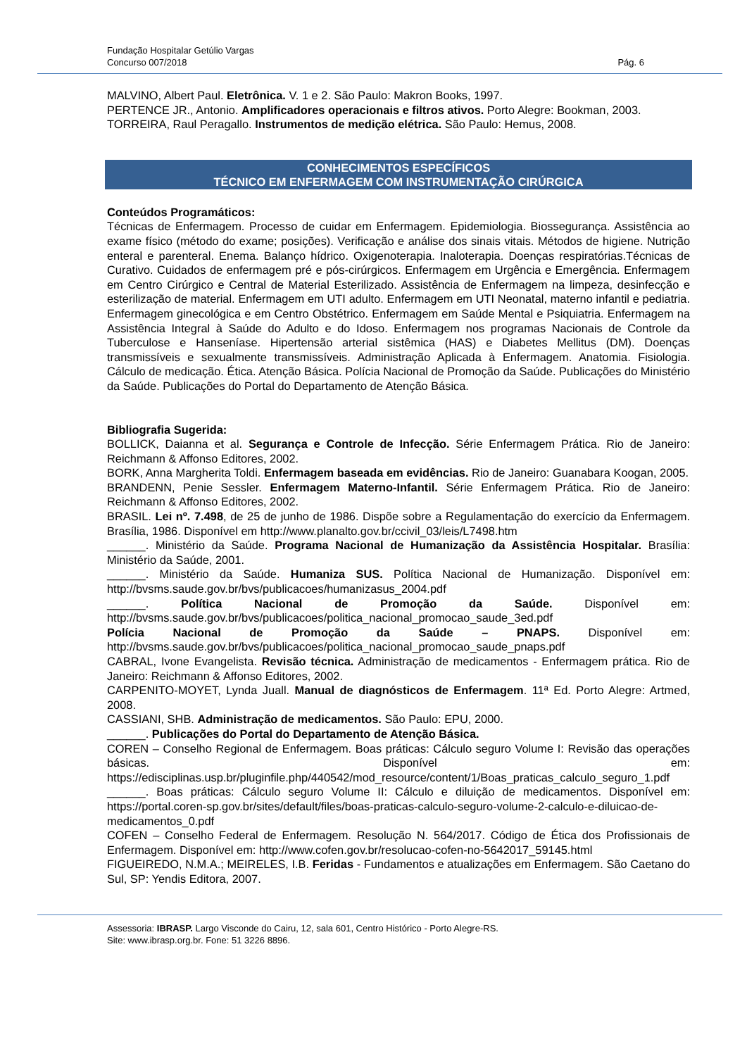Fundação Hospitalar Getúlio Vargas
Concurso 007/2018
Pág. 6
MALVINO, Albert Paul. Eletrônica. V. 1 e 2. São Paulo: Makron Books, 1997.
PERTENCE JR., Antonio. Amplificadores operacionais e filtros ativos. Porto Alegre: Bookman, 2003.
TORREIRA, Raul Peragallo. Instrumentos de medição elétrica. São Paulo: Hemus, 2008.
CONHECIMENTOS ESPECÍFICOS
TÉCNICO EM ENFERMAGEM COM INSTRUMENTAÇÃO CIRÚRGICA
Conteúdos Programáticos:
Técnicas de Enfermagem. Processo de cuidar em Enfermagem. Epidemiologia. Biossegurança. Assistência ao exame físico (método do exame; posições). Verificação e análise dos sinais vitais. Métodos de higiene. Nutrição enteral e parenteral. Enema. Balanço hídrico. Oxigenoterapia. Inaloterapia. Doenças respiratórias.Técnicas de Curativo. Cuidados de enfermagem pré e pós-cirúrgicos. Enfermagem em Urgência e Emergência. Enfermagem em Centro Cirúrgico e Central de Material Esterilizado. Assistência de Enfermagem na limpeza, desinfecção e esterilização de material. Enfermagem em UTI adulto. Enfermagem em UTI Neonatal, materno infantil e pediatria. Enfermagem ginecológica e em Centro Obstétrico. Enfermagem em Saúde Mental e Psiquiatria. Enfermagem na Assistência Integral à Saúde do Adulto e do Idoso. Enfermagem nos programas Nacionais de Controle da Tuberculose e Hanseníase. Hipertensão arterial sistêmica (HAS) e Diabetes Mellitus (DM). Doenças transmissíveis e sexualmente transmissíveis. Administração Aplicada à Enfermagem. Anatomia. Fisiologia. Cálculo de medicação. Ética. Atenção Básica. Polícia Nacional de Promoção da Saúde. Publicações do Ministério da Saúde. Publicações do Portal do Departamento de Atenção Básica.
Bibliografia Sugerida:
BOLLICK, Daianna et al. Segurança e Controle de Infecção. Série Enfermagem Prática. Rio de Janeiro: Reichmann & Affonso Editores, 2002.
BORK, Anna Margherita Toldi. Enfermagem baseada em evidências. Rio de Janeiro: Guanabara Koogan, 2005.
BRANDENN, Penie Sessler. Enfermagem Materno-Infantil. Série Enfermagem Prática. Rio de Janeiro: Reichmann & Affonso Editores, 2002.
BRASIL. Lei nº. 7.498, de 25 de junho de 1986. Dispõe sobre a Regulamentação do exercício da Enfermagem. Brasília, 1986. Disponível em http://www.planalto.gov.br/ccivil_03/leis/L7498.htm
______. Ministério da Saúde. Programa Nacional de Humanização da Assistência Hospitalar. Brasília: Ministério da Saúde, 2001.
______. Ministério da Saúde. Humaniza SUS. Política Nacional de Humanização. Disponível em: http://bvsms.saude.gov.br/bvs/publicacoes/humanizasus_2004.pdf
______. Política Nacional de Promoção da Saúde. Disponível em: http://bvsms.saude.gov.br/bvs/publicacoes/politica_nacional_promocao_saude_3ed.pdf
Polícia Nacional de Promoção da Saúde – PNAPS. Disponível em: http://bvsms.saude.gov.br/bvs/publicacoes/politica_nacional_promocao_saude_pnaps.pdf
CABRAL, Ivone Evangelista. Revisão técnica. Administração de medicamentos - Enfermagem prática. Rio de Janeiro: Reichmann & Affonso Editores, 2002.
CARPENITO-MOYET, Lynda Juall. Manual de diagnósticos de Enfermagem. 11ª Ed. Porto Alegre: Artmed, 2008.
CASSIANI, SHB. Administração de medicamentos. São Paulo: EPU, 2000.
______. Publicações do Portal do Departamento de Atenção Básica.
COREN – Conselho Regional de Enfermagem. Boas práticas: Cálculo seguro Volume I: Revisão das operações básicas. Disponível em: https://edisciplinas.usp.br/pluginfile.php/440542/mod_resource/content/1/Boas_praticas_calculo_seguro_1.pdf
______. Boas práticas: Cálculo seguro Volume II: Cálculo e diluição de medicamentos. Disponível em: https://portal.coren-sp.gov.br/sites/default/files/boas-praticas-calculo-seguro-volume-2-calculo-e-diluicao-de-medicamentos_0.pdf
COFEN – Conselho Federal de Enfermagem. Resolução N. 564/2017. Código de Ética dos Profissionais de Enfermagem. Disponível em: http://www.cofen.gov.br/resolucao-cofen-no-5642017_59145.html
FIGUEIREDO, N.M.A.; MEIRELES, I.B. Feridas - Fundamentos e atualizações em Enfermagem. São Caetano do Sul, SP: Yendis Editora, 2007.
Assessoria: IBRASP. Largo Visconde do Cairu, 12, sala 601, Centro Histórico - Porto Alegre-RS.
Site: www.ibrasp.org.br. Fone: 51 3226 8896.